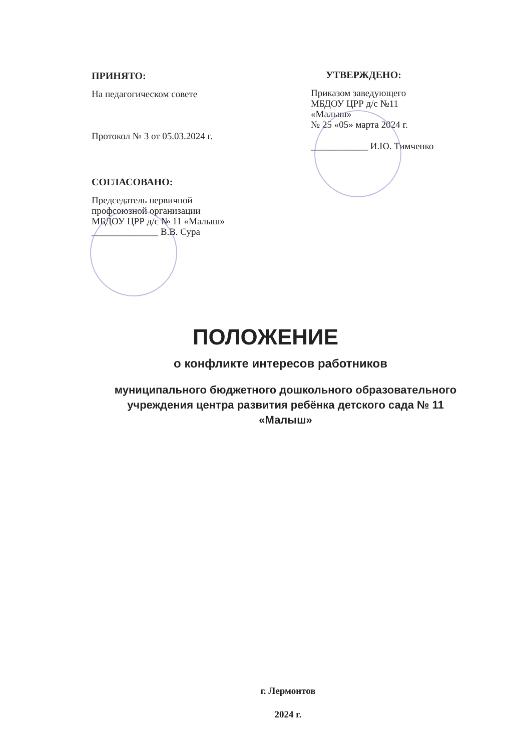ПРИНЯТО:
На педагогическом совете
Протокол № 3 от 05.03.2024 г.
СОГЛАСОВАНО:
Председатель первичной
профсоюзной организации
МБДОУ ЦРР д/с № 11 «Малыш»
______________ В.В. Сура
УТВЕРЖДЕНО:
Приказом заведующего
МБДОУ ЦРР д/с №11
«Малыш»
№ 25 «05» марта 2024 г.
____________ И.Ю. Тимченко
ПОЛОЖЕНИЕ
о конфликте интересов работников
муниципального бюджетного дошкольного образовательного
учреждения центра развития ребёнка детского сада № 11
«Малыш»
г. Лермонтов
2024 г.